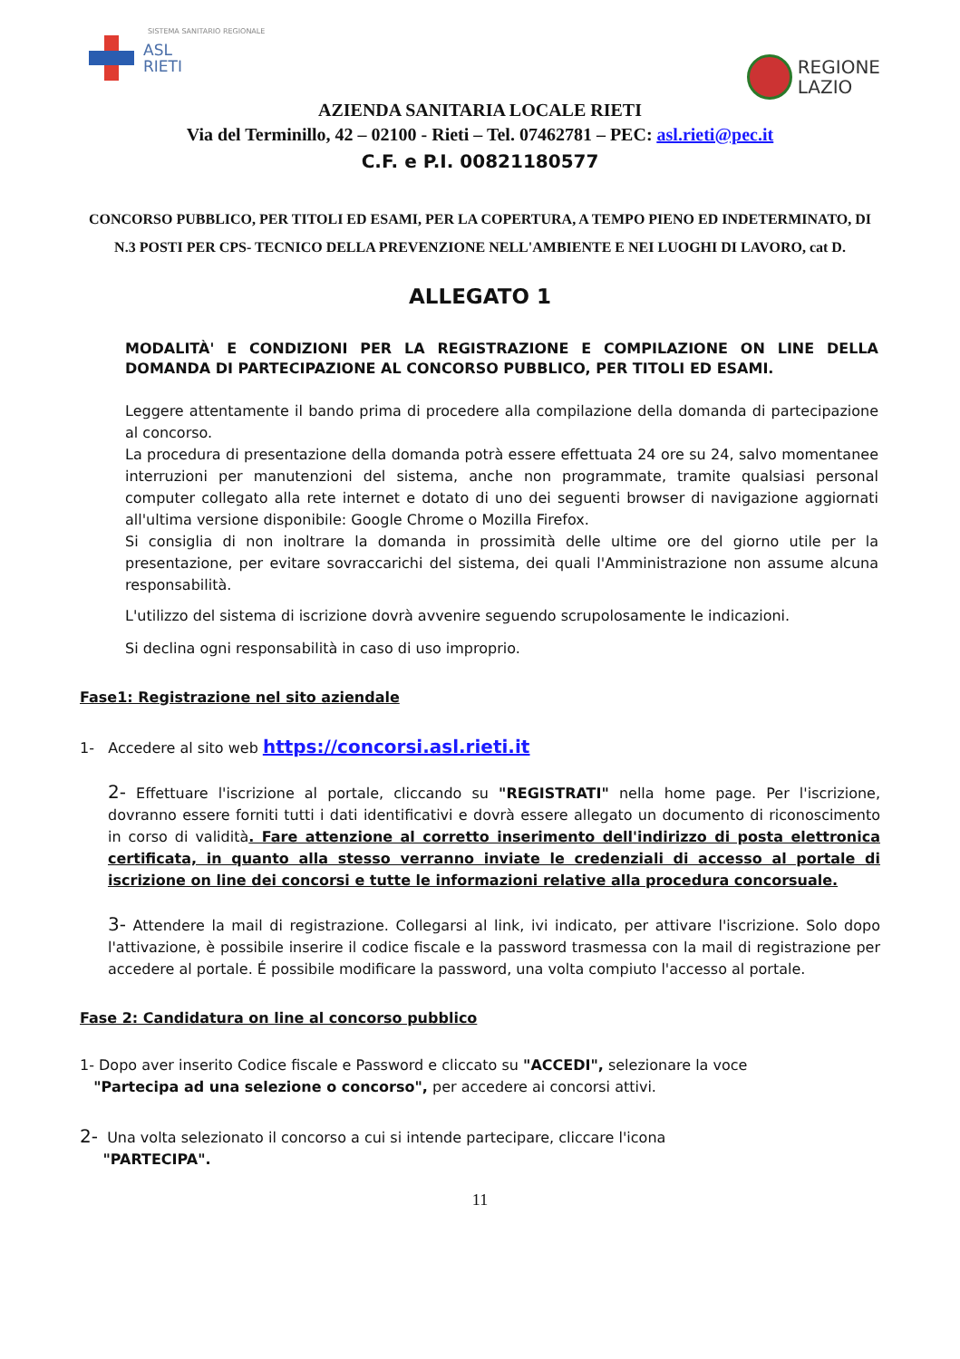SISTEMA SANITARIO REGIONALE
ASL
RIETI
REGIONE
LAZIO
AZIENDA SANITARIA LOCALE RIETI
Via del Terminillo, 42 – 02100 - Rieti – Tel. 07462781 – PEC: asl.rieti@pec.it
C.F. e P.I. 00821180577
CONCORSO PUBBLICO, PER TITOLI ED ESAMI, PER LA COPERTURA, A TEMPO PIENO ED INDETERMINATO, DI N.3 POSTI PER CPS- TECNICO DELLA PREVENZIONE NELL'AMBIENTE E NEI LUOGHI DI LAVORO, cat D.
ALLEGATO 1
MODALITÀ' E CONDIZIONI PER LA REGISTRAZIONE E COMPILAZIONE ON LINE DELLA DOMANDA DI PARTECIPAZIONE AL CONCORSO PUBBLICO, PER TITOLI ED ESAMI.
Leggere attentamente il bando prima di procedere alla compilazione della domanda di partecipazione al concorso.
La procedura di presentazione della domanda potrà essere effettuata 24 ore su 24, salvo momentanee interruzioni per manutenzioni del sistema, anche non programmate, tramite qualsiasi personal computer collegato alla rete internet e dotato di uno dei seguenti browser di navigazione aggiornati all'ultima versione disponibile: Google Chrome o Mozilla Firefox.
Si consiglia di non inoltrare la domanda in prossimità delle ultime ore del giorno utile per la presentazione, per evitare sovraccarichi del sistema, dei quali l'Amministrazione non assume alcuna responsabilità.
L'utilizzo del sistema di iscrizione dovrà avvenire seguendo scrupolosamente le indicazioni.
Si declina ogni responsabilità in caso di uso improprio.
Fase1: Registrazione nel sito aziendale
1- Accedere al sito web https://concorsi.asl.rieti.it
2- Effettuare l'iscrizione al portale, cliccando su "REGISTRATI" nella home page. Per l'iscrizione, dovranno essere forniti tutti i dati identificativi e dovrà essere allegato un documento di riconoscimento in corso di validità. Fare attenzione al corretto inserimento dell'indirizzo di posta elettronica certificata, in quanto alla stesso verranno inviate le credenziali di accesso al portale di iscrizione on line dei concorsi e tutte le informazioni relative alla procedura concorsuale.
3- Attendere la mail di registrazione. Collegarsi al link, ivi indicato, per attivare l'iscrizione. Solo dopo l'attivazione, è possibile inserire il codice fiscale e la password trasmessa con la mail di registrazione per accedere al portale. É possibile modificare la password, una volta compiuto l'accesso al portale.
Fase 2: Candidatura on line al concorso pubblico
1- Dopo aver inserito Codice fiscale e Password e cliccato su "ACCEDI", selezionare la voce
"Partecipa ad una selezione o concorso", per accedere ai concorsi attivi.
2- Una volta selezionato il concorso a cui si intende partecipare, cliccare l'icona
"PARTECIPA".
11